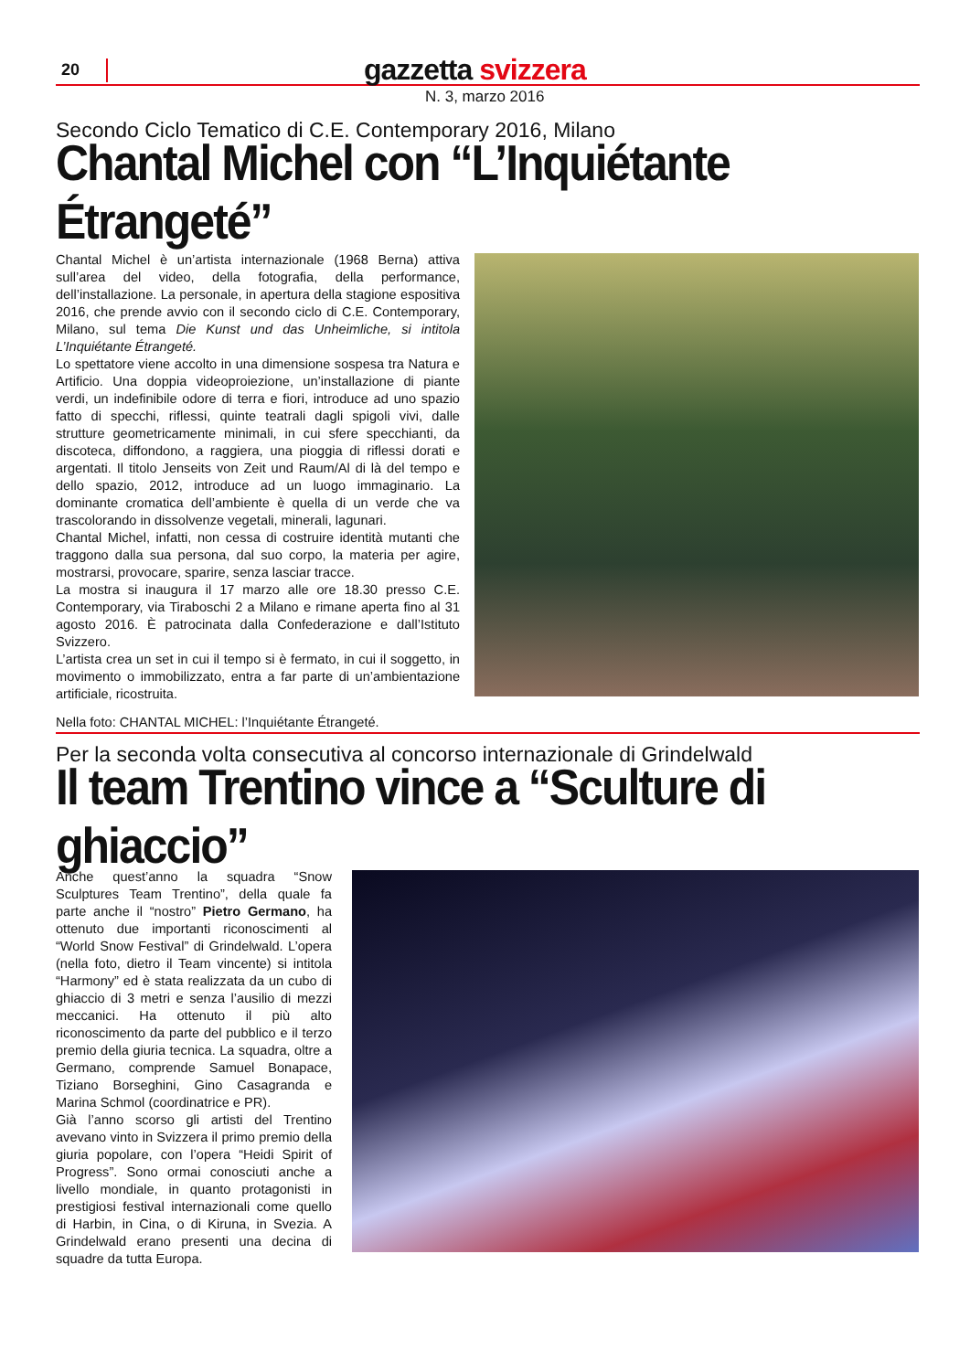20 gazzetta svizzera
N. 3, marzo 2016
Secondo Ciclo Tematico di C.E. Contemporary 2016, Milano
Chantal Michel con “L’Inquiétante Étrangeté”
Chantal Michel è un’artista internazionale (1968 Berna) attiva sull’area del video, della fotografia, della performance, dell’installazione. La personale, in apertura della stagione espositiva 2016, che prende avvio con il secondo ciclo di C.E. Contemporary, Milano, sul tema Die Kunst und das Unheimliche, si intitola L’Inquiétante Étrangeté.
Lo spettatore viene accolto in una dimensione sospesa tra Natura e Artificio. Una doppia videoproiezione, un’installazione di piante verdi, un indefinibile odore di terra e fiori, introduce ad uno spazio fatto di specchi, riflessi, quinte teatrali dagli spigoli vivi, dalle strutture geometricamente minimali, in cui sfere specchianti, da discoteca, diffondono, a raggiera, una pioggia di riflessi dorati e argentati. Il titolo Jenseits von Zeit und Raum/Al di là del tempo e dello spazio, 2012, introduce ad un luogo immaginario. La dominante cromatica dell’ambiente è quella di un verde che va trascolorando in dissolvenze vegetali, minerali, lagunari.
Chantal Michel, infatti, non cessa di costruire identità mutanti che traggono dalla sua persona, dal suo corpo, la materia per agire, mostrarsi, provocare, sparire, senza lasciar tracce.
La mostra si inaugura il 17 marzo alle ore 18.30 presso C.E. Contemporary, via Tiraboschi 2 a Milano e rimane aperta fino al 31 agosto 2016. È patrocinata dalla Confederazione e dall’Istituto Svizzero.
L’artista crea un set in cui il tempo si è fermato, in cui il soggetto, in movimento o immobilizzato, entra a far parte di un’ambientazione artificiale, ricostruita.
Nella foto: CHANTAL MICHEL: l’Inquiétante Étrangeté.
Per la seconda volta consecutiva al concorso internazionale di Grindelwald
Il team Trentino vince a “Sculture di ghiaccio”
Anche quest’anno la squadra “Snow Sculptures Team Trentino”, della quale fa parte anche il “nostro” Pietro Germano, ha ottenuto due importanti riconoscimenti al “World Snow Festival” di Grindelwald. L’opera (nella foto, dietro il Team vincente) si intitola “Harmony” ed è stata realizzata da un cubo di ghiaccio di 3 metri e senza l’ausilio di mezzi meccanici. Ha ottenuto il più alto riconoscimento da parte del pubblico e il terzo premio della giuria tecnica. La squadra, oltre a Germano, comprende Samuel Bonapace, Tiziano Borseghini, Gino Casagranda e Marina Schmol (coordinatrice e PR).
Già l’anno scorso gli artisti del Trentino avevano vinto in Svizzera il primo premio della giuria popolare, con l’opera “Heidi Spirit of Progress”. Sono ormai conosciuti anche a livello mondiale, in quanto protagonisti in prestigiosi festival internazionali come quello di Harbin, in Cina, o di Kiruna, in Svezia. A Grindelwald erano presenti una decina di squadre da tutta Europa.